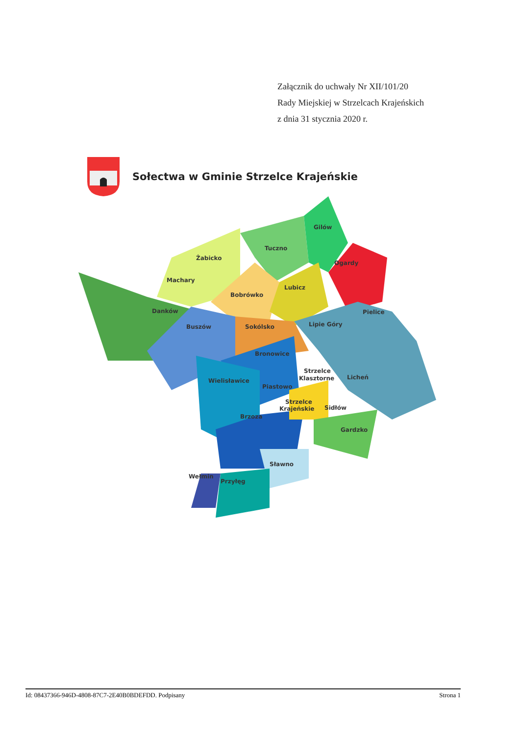Załącznik do uchwały Nr XII/101/20
Rady Miejskiej w Strzelcach Krajeńskich
z dnia 31 stycznia 2020 r.
Sołectwa w Gminie Strzelce Krajeńskie
Żabicko
Machary
Bobrówko
Danków
Tuczno
Gilów
Ogardy
Lubicz
Pielice
Buszów
Sokólsko
Lipie Góry
Bronowice
Strzelce
Klasztorne
Licheń
Wielisławice
Piastowo
Strzelce
Krajeńskie
Sidłów
Brzoza
Gardzko
Sławno
Wełmin
Przyłęg
Id: 08437366-946D-4808-87C7-2E40B0BDEFDD. Podpisany Strona 1